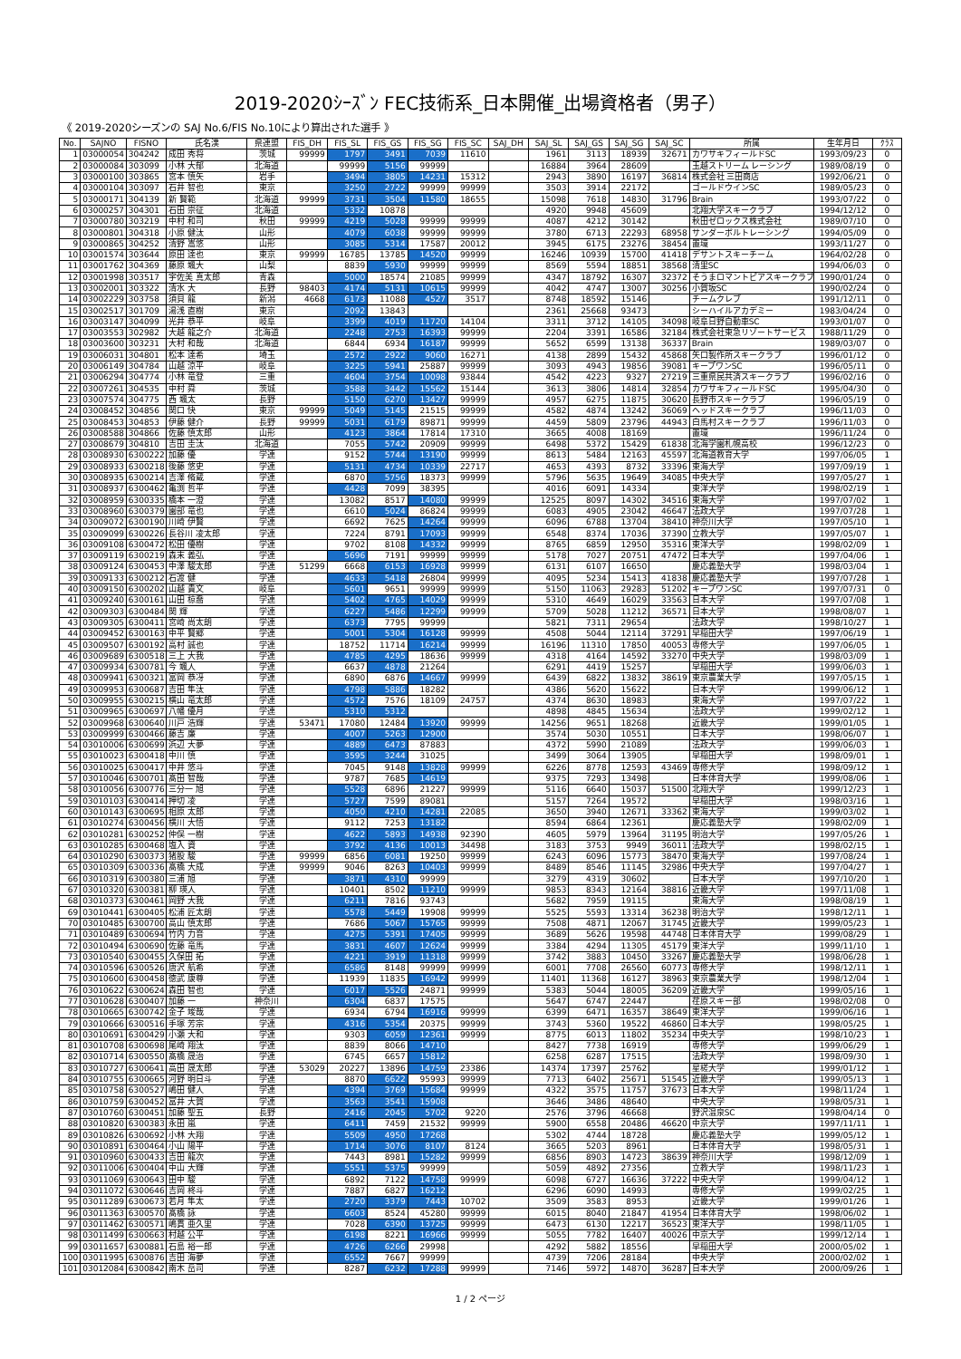2019-2020ｼｰｽﾞﾝ FEC技術系_日本開催_出場資格者（男子）
《 2019-2020シーズンの SAJ No.6/FIS No.10により算出された選手 》
| No. | SAJNO | FISNO | 氏名漢 | 県連盟 | FIS_DH | FIS_SL | FIS_GS | FIS_SG | FIS_SC | SAJ_DH | SAJ_SL | SAJ_GS | SAJ_SG | SAJ_SC | 所属 | 生年月日 | ｸﾗｽ |
| --- | --- | --- | --- | --- | --- | --- | --- | --- | --- | --- | --- | --- | --- | --- | --- | --- | --- |
| 1 | 03000054 | 304242 | 成田 秀将 | 茨城 | 99999 | 1797 | 3491 | 7039 | 11610 | | 1961 | 3113 | 18939 | 32671 | カワサキフィールドSC | 1993/09/23 | 0 |
| 2 | 03000084 | 303099 | 小林 大郁 | 北海道 | | 99999 | 5156 | 99999 | | | 16884 | 3964 | 28609 | | 玉越ストリーム レーシング | 1989/08/19 | 0 |
| 3 | 03000100 | 303865 | 宮本 慎矢 | 岩手 | | 3494 | 3805 | 14231 | 15312 | | 2943 | 3890 | 16197 | 36814 | 株式会社 三田商店 | 1992/06/21 | 0 |
| 4 | 03000104 | 303097 | 石井 智也 | 東京 | | 3250 | 2722 | 99999 | 99999 | | 3503 | 3914 | 22172 | | ゴールドウインSC | 1989/05/23 | 0 |
| 5 | 03000171 | 304139 | 新 賢範 | 北海道 | 99999 | 3731 | 3504 | 11580 | 18655 | | 15098 | 7618 | 14830 | 31796 | Brain | 1993/07/22 | 0 |
| 6 | 03000257 | 304301 | 石田 崇征 | 北海道 | | 5332 | 10878 | | | | 4920 | 9948 | 45609 | | 北翔大学スキークラブ | 1994/12/12 | 0 |
| 7 | 03000780 | 303219 | 中村 和司 | 秋田 | 99999 | 4219 | 5028 | 99999 | 99999 | | 4087 | 4212 | 30142 | | 秋田ゼロックス株式会社 | 1989/07/10 | 0 |
| 8 | 03000801 | 304318 | 小原 健汰 | 山形 | | 4079 | 6038 | 99999 | 99999 | | 3780 | 6713 | 22293 | 68958 | サンダーボルトレーシング | 1994/05/09 | 0 |
| 9 | 03000865 | 304252 | 清野 嵩悠 | 山形 | | 3085 | 5314 | 17587 | 20012 | | 3945 | 6175 | 23276 | 38454 | 置環 | 1993/11/27 | 0 |
| 10 | 03001574 | 303644 | 原田 達也 | 東京 | 99999 | 16785 | 13785 | 14520 | 99999 | | 16246 | 10939 | 15700 | 41418 | デサントスキーチーム | 1964/02/28 | 0 |
| 11 | 03001762 | 304369 | 藤原 颯大 | 山梨 | | 8839 | 5930 | 99999 | 99999 | | 8569 | 5594 | 18851 | 38568 | 清里SC | 1994/06/03 | 0 |
| 12 | 03001998 | 303517 | 宇佐美 真太郎 | 青森 | | 5000 | 18574 | 21085 | 99999 | | 4347 | 18792 | 16307 | 32372 | そうまロマントピアスキークラブ | 1990/01/24 | 0 |
| 13 | 03002001 | 303322 | 清水 大 | 長野 | 98403 | 4174 | 5131 | 10615 | 99999 | | 4042 | 4747 | 13007 | 30256 | 小賀坂SC | 1990/02/24 | 0 |
| 14 | 03002229 | 303758 | 須貝 龍 | 新潟 | 4668 | 6173 | 11088 | 4527 | 3517 | | 8748 | 18592 | 15146 | | チームクレブ | 1991/12/11 | 0 |
| 15 | 03002517 | 301709 | 湯浅 直樹 | 東京 | | 2092 | 13843 | | | | 2361 | 25668 | 93473 | | シーハイルアカデミー | 1983/04/24 | 0 |
| 16 | 03003147 | 304099 | 光井 恭平 | 岐阜 | | 3399 | 4019 | 11720 | 14104 | | 3311 | 3712 | 14105 | 34098 | 岐阜日野自動車SC | 1993/01/07 | 0 |
| 17 | 03003553 | 302982 | 大越 龍之介 | 北海道 | | 2248 | 2753 | 16393 | 99999 | | 2204 | 3391 | 16586 | 32184 | 株式会社東急リゾートサービス | 1988/11/29 | 0 |
| 18 | 03003600 | 303231 | 大村 和哉 | 北海道 | | 6844 | 6934 | 16187 | 99999 | | 5652 | 6599 | 13138 | 36337 | Brain | 1989/03/07 | 0 |
| 19 | 03006031 | 304801 | 松本 達希 | 埼玉 | | 2572 | 2922 | 9060 | 16271 | | 4138 | 2899 | 15432 | 45868 | 矢口製作所スキークラブ | 1996/01/12 | 0 |
| 20 | 03006149 | 304784 | 山越 涼平 | 岐阜 | | 3225 | 5941 | 25887 | 99999 | | 3093 | 4943 | 19856 | 39081 | キープワンSC | 1996/05/11 | 0 |
| 21 | 03006294 | 304774 | 小林 竜登 | 三重 | | 4604 | 3754 | 10098 | 93844 | | 4542 | 4223 | 9327 | 27219 | 三重県民共済スキークラブ | 1996/02/16 | 0 |
| 22 | 03007261 | 304535 | 中村 舜 | 茨城 | | 3588 | 3442 | 15562 | 15144 | | 3613 | 3806 | 14814 | 32854 | カワサキフィールドSC | 1995/04/30 | 0 |
| 23 | 03007574 | 304775 | 西 颯太 | 長野 | | 5150 | 6270 | 13427 | 99999 | | 4957 | 6275 | 11875 | 30620 | 長野市スキークラブ | 1996/05/19 | 0 |
| 24 | 03008452 | 304856 | 関口 快 | 東京 | 99999 | 5049 | 5145 | 21515 | 99999 | | 4582 | 4874 | 13242 | 36069 | ヘッドスキークラブ | 1996/11/03 | 0 |
| 25 | 03008453 | 304853 | 伊藤 健介 | 長野 | 99999 | 5031 | 6179 | 89871 | 99999 | | 4459 | 5809 | 23796 | 44943 | 白馬村スキークラブ | 1996/11/03 | 0 |
| 26 | 03008588 | 304866 | 佐藤 慎太郎 | 山形 | | 4123 | 3864 | 17814 | 17310 | | 3665 | 4008 | 18169 | | 置環 | 1996/11/24 | 0 |
| 27 | 03008679 | 304810 | 吉田 圭汰 | 北海道 | | 7055 | 5742 | 20909 | 99999 | | 6498 | 5372 | 15429 | 61838 | 北海学園札幌高校 | 1996/12/23 | 0 |
| 28 | 03008930 | 6300222 | 加藤 優 | 学連 | | 9152 | 5744 | 13190 | 99999 | | 8613 | 5484 | 12163 | 45597 | 北海道教育大学 | 1997/06/05 | 1 |
| 29 | 03008933 | 6300218 | 後藤 悠史 | 学連 | | 5131 | 4734 | 10339 | 22717 | | 4653 | 4393 | 8732 | 33396 | 東海大学 | 1997/09/19 | 1 |
| 30 | 03008935 | 6300214 | 吉澤 脩蔵 | 学連 | | 6870 | 5756 | 18373 | 99999 | | 5796 | 5635 | 19649 | 34085 | 中央大学 | 1997/05/27 | 1 |
| 31 | 03008937 | 6300462 | 亀渕 哲平 | 学連 | | 4428 | 7099 | 38395 | | | 4016 | 6091 | 14334 | | 東洋大学 | 1998/02/19 | 1 |
| 32 | 03008959 | 6300335 | 橋本 一澄 | 学連 | | 13082 | 8517 | 14080 | 99999 | | 12525 | 8097 | 14302 | 34516 | 東海大学 | 1997/07/02 | 1 |
| 33 | 03008960 | 6300379 | 園部 竜也 | 学連 | | 6610 | 5024 | 86824 | 99999 | | 6083 | 4905 | 23042 | 46647 | 法政大学 | 1997/07/28 | 1 |
| 34 | 03009072 | 6300190 | 川崎 伊賢 | 学連 | | 6692 | 7625 | 14264 | 99999 | | 6096 | 6788 | 13704 | 38410 | 神奈川大学 | 1997/05/10 | 1 |
| 35 | 03009099 | 6300226 | 長谷川 凌太郎 | 学連 | | 7224 | 8791 | 17093 | 99999 | | 6548 | 8374 | 17036 | 37390 | 立教大学 | 1997/05/07 | 1 |
| 36 | 03009108 | 6300472 | 松田 優樹 | 学連 | | 9702 | 8108 | 14332 | 99999 | | 8765 | 6859 | 12950 | 35316 | 東洋大学 | 1998/02/09 | 1 |
| 37 | 03009119 | 6300219 | 森末 義弘 | 学連 | | 5696 | 7191 | 99999 | 99999 | | 5178 | 7027 | 20751 | 47472 | 日本大学 | 1997/04/06 | 1 |
| 38 | 03009124 | 6300453 | 中澤 駿太郎 | 学連 | 51299 | 6668 | 6153 | 16928 | 99999 | | 6131 | 6107 | 16650 | | 慶応義塾大学 | 1998/03/04 | 1 |
| 39 | 03009133 | 6300212 | 石渡 健 | 学連 | | 4633 | 5418 | 26804 | 99999 | | 4095 | 5234 | 15413 | 41838 | 慶応義塾大学 | 1997/07/28 | 1 |
| 40 | 03009150 | 6300202 | 山越 貴文 | 岐阜 | | 5601 | 9651 | 99999 | 99999 | | 5150 | 11063 | 29283 | 51202 | キープワンSC | 1997/07/31 | 0 |
| 41 | 03009240 | 6300161 | 山田 椋喬 | 学連 | | 5402 | 4765 | 14029 | 99999 | | 5310 | 4649 | 16029 | 33563 | 日本大学 | 1997/07/08 | 1 |
| 42 | 03009303 | 6300484 | 関 輝 | 学連 | | 6227 | 5486 | 12299 | 99999 | | 5709 | 5028 | 11212 | 36571 | 日本大学 | 1998/08/07 | 1 |
| 43 | 03009305 | 6300411 | 宮崎 尚太朗 | 学連 | | 6373 | 7795 | 99999 | | | 5821 | 7311 | 29654 | | 法政大学 | 1998/10/27 | 1 |
| 44 | 03009452 | 6300163 | 中平 賢郷 | 学連 | | 5001 | 5304 | 16128 | 99999 | | 4508 | 5044 | 12114 | 37291 | 早稲田大学 | 1997/06/19 | 1 |
| 45 | 03009507 | 6300192 | 高村 誠也 | 学連 | | 18752 | 11714 | 16214 | 99999 | | 16196 | 11310 | 17850 | 40053 | 専修大学 | 1997/06/05 | 1 |
| 46 | 03009689 | 6300518 | 三上 大我 | 学連 | | 4785 | 4295 | 18636 | 99999 | | 4318 | 4164 | 14592 | 33270 | 中央大学 | 1998/03/09 | 1 |
| 47 | 03009934 | 6300781 | 今 颯人 | 学連 | | 6637 | 4878 | 21264 | | | 6291 | 4419 | 15257 | | 早稲田大学 | 1999/06/03 | 1 |
| 48 | 03009941 | 6300321 | 富岡 恭冴 | 学連 | | 6890 | 6876 | 14667 | 99999 | | 6439 | 6822 | 13832 | 38619 | 東京農業大学 | 1997/05/15 | 1 |
| 49 | 03009953 | 6300687 | 吉田 隼汰 | 学連 | | 4798 | 5886 | 18282 | | | 4386 | 5620 | 15622 | | 日本大学 | 1999/06/12 | 1 |
| 50 | 03009955 | 6300215 | 横山 竜太郎 | 学連 | | 4572 | 7576 | 18109 | 24757 | | 4374 | 8630 | 18983 | | 東海大学 | 1997/07/22 | 1 |
| 51 | 03009965 | 6300697 | 八幡 優月 | 学連 | | 5310 | 5312 | | | | 4898 | 4845 | 15634 | | 法政大学 | 1999/02/12 | 1 |
| 52 | 03009968 | 6300640 | 川戸 浩輝 | 学連 | 53471 | 17080 | 12484 | 13920 | 99999 | | 14256 | 9651 | 18268 | | 近畿大学 | 1999/01/05 | 1 |
| 53 | 03009999 | 6300466 | 藤吉 廉 | 学連 | | 4007 | 5263 | 12900 | | | 3574 | 5030 | 10551 | | 日本大学 | 1998/06/07 | 1 |
| 54 | 03010006 | 6300699 | 浜辺 大夢 | 学連 | | 4889 | 6473 | 87883 | | | 4372 | 5990 | 21089 | | 法政大学 | 1999/06/03 | 1 |
| 55 | 03010023 | 6300418 | 中川 慎 | 学連 | | 3595 | 3244 | 31025 | | | 3499 | 3064 | 13905 | | 早稲田大学 | 1998/09/01 | 1 |
| 56 | 03010025 | 6300417 | 中井 悠斗 | 学連 | | 7045 | 9148 | 13828 | 99999 | | 6226 | 8778 | 12593 | 43469 | 専修大学 | 1998/09/12 | 1 |
| 57 | 03010046 | 6300701 | 髙田 智哉 | 学連 | | 9787 | 7685 | 14619 | | | 9375 | 7293 | 13498 | | 日本体育大学 | 1999/08/06 | 1 |
| 58 | 03010056 | 6300776 | 三分一 旭 | 学連 | | 5528 | 6896 | 21227 | 99999 | | 5116 | 6640 | 15037 | 51500 | 北翔大学 | 1999/12/23 | 1 |
| 59 | 03010103 | 6300414 | 押切 凌 | 学連 | | 5727 | 7599 | 89081 | | | 5157 | 7264 | 19572 | | 早稲田大学 | 1998/03/16 | 1 |
| 60 | 03010143 | 6300695 | 相原 太郎 | 学連 | | 4050 | 4210 | 14281 | 22085 | | 3650 | 3940 | 12671 | 33362 | 東海大学 | 1999/03/02 | 1 |
| 61 | 03010274 | 6300456 | 横川 大悟 | 学連 | | 9112 | 7253 | 13182 | | | 8594 | 6864 | 12361 | | 慶応義塾大学 | 1998/02/09 | 1 |
| 62 | 03010281 | 6300252 | 仲俣 一樹 | 学連 | | 4622 | 5893 | 14938 | 92390 | | 4605 | 5979 | 13964 | 31195 | 明治大学 | 1997/05/26 | 1 |
| 63 | 03010285 | 6300468 | 塩入 資 | 学連 | | 3792 | 4136 | 10013 | 34498 | | 3183 | 3753 | 9949 | 36011 | 法政大学 | 1998/02/15 | 1 |
| 64 | 03010290 | 6300373 | 猪股 駿 | 学連 | 99999 | 6856 | 6081 | 19250 | 99999 | | 6243 | 6096 | 15773 | 38470 | 東海大学 | 1997/08/24 | 1 |
| 65 | 03010309 | 6300336 | 髙橋 大成 | 学連 | 99999 | 9046 | 8263 | 10403 | 99999 | | 8489 | 8546 | 11145 | 32986 | 中央大学 | 1997/04/27 | 1 |
| 66 | 03010319 | 6300380 | 三浦 旭 | 学連 | | 3871 | 4310 | 99999 | | | 3279 | 4319 | 30602 | | 日本大学 | 1997/10/20 | 1 |
| 67 | 03010320 | 6300381 | 柳 瑛人 | 学連 | | 10401 | 8502 | 11210 | 99999 | | 9853 | 8343 | 12164 | 38816 | 近畿大学 | 1997/11/08 | 1 |
| 68 | 03010373 | 6300461 | 岡野 大我 | 学連 | | 6211 | 7816 | 93743 | | | 5682 | 7959 | 19115 | | 東海大学 | 1998/08/19 | 1 |
| 69 | 03010441 | 6300405 | 松浦 匠太朗 | 学連 | | 5578 | 5449 | 19908 | 99999 | | 5525 | 5593 | 13314 | 36238 | 明治大学 | 1998/12/11 | 1 |
| 70 | 03010485 | 6300700 | 高山 慎太郎 | 学連 | | 7686 | 5067 | 15765 | 99999 | | 7508 | 4871 | 12067 | 31745 | 近畿大学 | 1999/05/23 | 1 |
| 71 | 03010489 | 6300694 | 竹内 力音 | 学連 | | 4275 | 5391 | 17405 | 99999 | | 3689 | 5626 | 19598 | 44748 | 日本体育大学 | 1999/08/29 | 1 |
| 72 | 03010494 | 6300690 | 佐藤 竜馬 | 学連 | | 3831 | 4607 | 12624 | 99999 | | 3384 | 4294 | 11305 | 45179 | 東洋大学 | 1999/11/10 | 1 |
| 73 | 03010540 | 6300455 | 久保田 拓 | 学連 | | 4221 | 3919 | 11318 | 99999 | | 3742 | 3883 | 10450 | 33267 | 慶応義塾大学 | 1998/06/28 | 1 |
| 74 | 03010596 | 6300526 | 唐沢 航希 | 学連 | | 6586 | 8148 | 99999 | 99999 | | 6001 | 7708 | 26560 | 60773 | 専修大学 | 1998/12/11 | 1 |
| 75 | 03010600 | 6300458 | 徳武 康尊 | 学連 | | 11939 | 11835 | 16942 | 99999 | | 11401 | 11368 | 16127 | 38963 | 東京農業大学 | 1998/12/04 | 1 |
| 76 | 03010622 | 6300624 | 森田 智也 | 学連 | | 6017 | 5526 | 24871 | 99999 | | 5383 | 5044 | 18005 | 36209 | 近畿大学 | 1999/05/16 | 1 |
| 77 | 03010628 | 6300407 | 加藤 一 | 神奈川 | | 6304 | 6837 | 17575 | | | 5647 | 6747 | 22447 | | 荏原スキー部 | 1998/02/08 | 0 |
| 78 | 03010665 | 6300742 | 金子 竣哉 | 学連 | | 6934 | 6794 | 16916 | 99999 | | 6399 | 6471 | 16357 | 38649 | 東洋大学 | 1999/06/16 | 1 |
| 79 | 03010666 | 6300516 | 手塚 芳宗 | 学連 | | 4316 | 5354 | 20375 | 99999 | | 3743 | 5360 | 19522 | 46860 | 日本大学 | 1998/05/25 | 1 |
| 80 | 03010691 | 6300429 | 小瀬 大和 | 学連 | | 9303 | 6059 | 12361 | 99999 | | 8775 | 6013 | 11802 | 35234 | 中央大学 | 1998/10/23 | 1 |
| 81 | 03010708 | 6300698 | 尾崎 翔汰 | 学連 | | 8839 | 8066 | 14710 | | | 8427 | 7738 | 16919 | | 専修大学 | 1999/06/29 | 1 |
| 82 | 03010714 | 6300550 | 髙橋 晟治 | 学連 | | 6745 | 6657 | 15812 | | | 6258 | 6287 | 17515 | | 法政大学 | 1998/09/30 | 1 |
| 83 | 03010727 | 6300641 | 高田 晟太郎 | 学連 | 53029 | 20227 | 13896 | 14759 | 23386 | | 14374 | 17397 | 25762 | | 星槎大学 | 1999/01/12 | 1 |
| 84 | 03010755 | 6300665 | 河野 明日斗 | 学連 | | 8870 | 6622 | 95993 | 99999 | | 7713 | 6402 | 25671 | 51545 | 近畿大学 | 1999/05/13 | 1 |
| 85 | 03010758 | 6300527 | 嶋田 健人 | 学連 | | 4394 | 3769 | 15684 | 99999 | | 4322 | 3575 | 11757 | 37673 | 日本大学 | 1998/11/24 | 1 |
| 86 | 03010759 | 6300452 | 冨井 大賀 | 学連 | | 3563 | 3541 | 15908 | | | 3646 | 3486 | 48640 | | 中央大学 | 1998/05/31 | 1 |
| 87 | 03010760 | 6300451 | 加藤 聖五 | 長野 | | 2416 | 2045 | 5702 | 9220 | | 2576 | 3796 | 46668 | | 野沢温泉SC | 1998/04/14 | 0 |
| 88 | 03010820 | 6300383 | 永田 嵐 | 学連 | | 6411 | 7459 | 21532 | 99999 | | 5900 | 6558 | 20486 | 46620 | 中京大学 | 1997/11/11 | 1 |
| 89 | 03010826 | 6300692 | 小林 大翔 | 学連 | | 5509 | 4950 | 17268 | | | 5302 | 4744 | 18728 | | 慶応義塾大学 | 1999/05/12 | 1 |
| 90 | 03010891 | 6300464 | 小山 陽平 | 学連 | | 1714 | 3076 | 8107 | 8124 | | 3665 | 5203 | 8961 | | 日本体育大学 | 1998/05/31 | 1 |
| 91 | 03010960 | 6300433 | 吉田 龍次 | 学連 | | 7443 | 8981 | 15282 | 99999 | | 6856 | 8903 | 14723 | 38639 | 神奈川大学 | 1998/12/09 | 1 |
| 92 | 03011006 | 6300404 | 中山 大輝 | 学連 | | 5551 | 5375 | 99999 | | | 5059 | 4892 | 27356 | | 立教大学 | 1998/11/23 | 1 |
| 93 | 03011069 | 6300643 | 田中 駿 | 学連 | | 6892 | 7122 | 14758 | 99999 | | 6098 | 6727 | 16636 | 37222 | 中央大学 | 1999/04/12 | 1 |
| 94 | 03011072 | 6300646 | 吉岡 柊斗 | 学連 | | 7887 | 6827 | 16212 | | | 6296 | 6090 | 14993 | | 専修大学 | 1999/02/25 | 1 |
| 95 | 03011289 | 6300673 | 若月 隼太 | 学連 | | 2720 | 3379 | 7443 | 10702 | | 3509 | 3583 | 8953 | | 近畿大学 | 1999/01/26 | 1 |
| 96 | 03011363 | 6300570 | 髙橋 詠 | 学連 | | 6603 | 8524 | 45280 | 99999 | | 6015 | 8040 | 21847 | 41954 | 日本体育大学 | 1998/06/02 | 1 |
| 97 | 03011462 | 6300571 | 嶋貫 亜久里 | 学連 | | 7028 | 6390 | 13725 | 99999 | | 6473 | 6130 | 12217 | 36523 | 東洋大学 | 1998/11/05 | 1 |
| 98 | 03011499 | 6300663 | 村越 公平 | 学連 | | 6198 | 8221 | 16966 | 99999 | | 5055 | 7782 | 16407 | 40026 | 中京大学 | 1999/12/14 | 1 |
| 99 | 03011657 | 6300881 | 石島 裕一郎 | 学連 | | 4726 | 6266 | 29998 | | | 4292 | 5882 | 18556 | | 早稲田大学 | 2000/05/02 | 1 |
| 100 | 03011995 | 6300876 | 吉田 海夢 | 学連 | | 6552 | 7667 | 99999 | | | 4739 | 7206 | 28184 | | 中央大学 | 2000/02/02 | 1 |
| 101 | 03012084 | 6300842 | 南木 岳司 | 学連 | | 8287 | 6232 | 17288 | 99999 | | 7146 | 5972 | 14870 | 36287 | 日本大学 | 2000/09/26 | 1 |
1 / 2 ページ